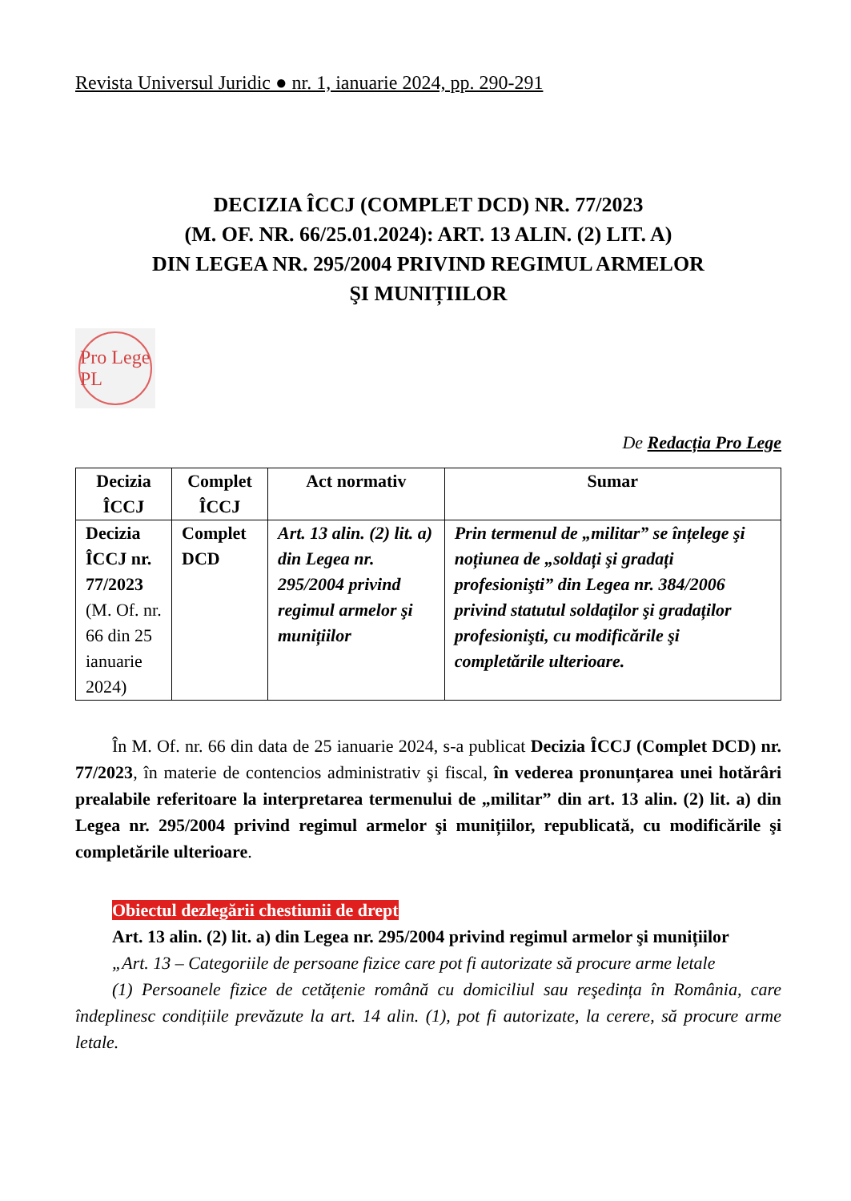Revista Universul Juridic ● nr. 1, ianuarie 2024, pp. 290-291
DECIZIA ÎCCJ (COMPLET DCD) NR. 77/2023
(M. OF. NR. 66/25.01.2024): ART. 13 ALIN. (2) LIT. A)
DIN LEGEA NR. 295/2004 PRIVIND REGIMUL ARMELOR
ŞI MUNIȚIILOR
Pro Lege PL
De Redacția Pro Lege
| Decizia ÎCCJ | Complet ÎCCJ | Act normativ | Sumar |
| --- | --- | --- | --- |
| Decizia ÎCCJ nr. 77/2023 (M. Of. nr. 66 din 25 ianuarie 2024) | Complet DCD | Art. 13 alin. (2) lit. a) din Legea nr. 295/2004 privind regimul armelor şi munițiilor | Prin termenul de „militar” se înțelege şi noțiunea de „soldați şi gradați profesionişti” din Legea nr. 384/2006 privind statutul soldaților şi gradaților profesionişti, cu modificările şi completările ulterioare. |
În M. Of. nr. 66 din data de 25 ianuarie 2024, s-a publicat Decizia ÎCCJ (Complet DCD) nr. 77/2023, în materie de contencios administrativ şi fiscal, în vederea pronunțarea unei hotărâri prealabile referitoare la interpretarea termenului de „militar” din art. 13 alin. (2) lit. a) din Legea nr. 295/2004 privind regimul armelor şi munițiilor, republicată, cu modificările şi completările ulterioare.
Obiectul dezlegării chestiunii de drept
Art. 13 alin. (2) lit. a) din Legea nr. 295/2004 privind regimul armelor şi munițiilor
„Art. 13 – Categoriile de persoane fizice care pot fi autorizate să procure arme letale
(1) Persoanele fizice de cetățenie română cu domiciliul sau reşedința în România, care îndeplinesc condițiile prevăzute la art. 14 alin. (1), pot fi autorizate, la cerere, să procure arme letale.